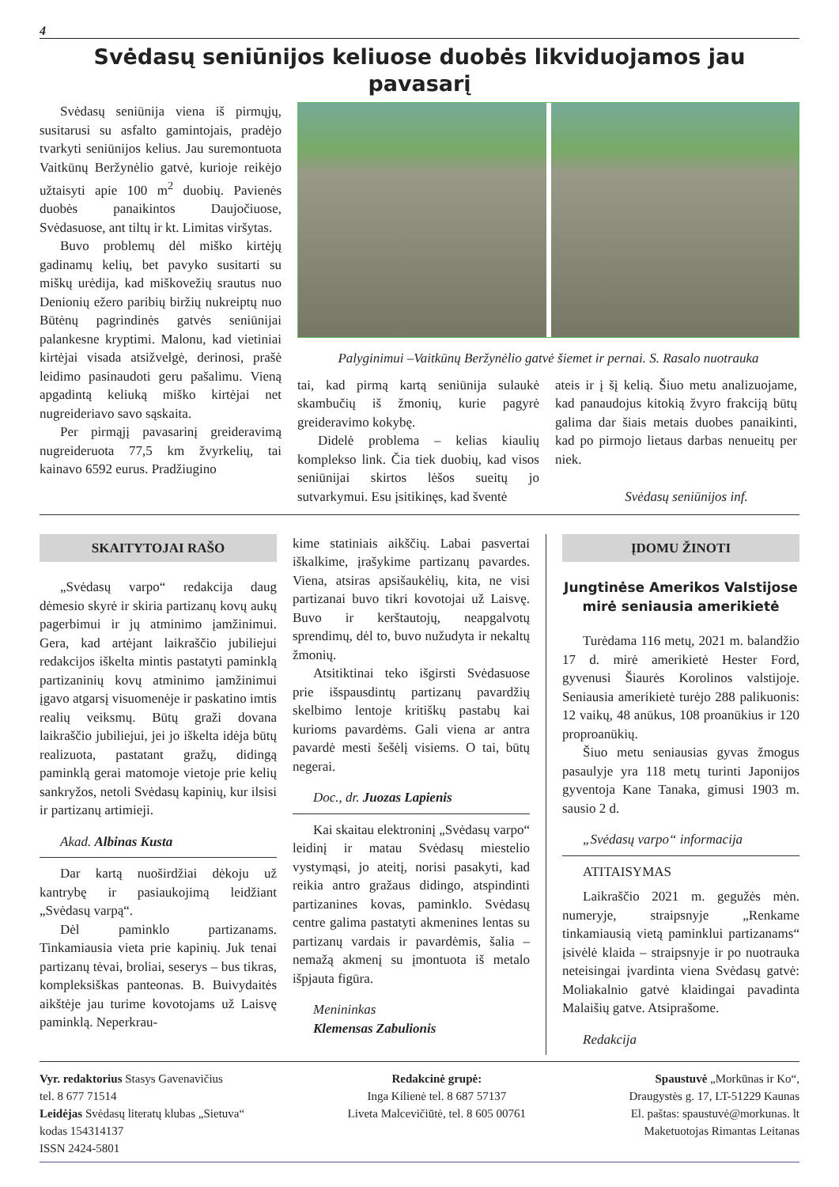4
Svėdasų seniūnijos keliuose duobės likviduojamos jau pavasarį
Svėdasų seniūnija viena iš pirmųjų, susitarusi su asfalto gamintojais, pradėjo tvarkyti seniūnijos kelius. Jau suremontuota Vaitkūnų Beržynėlio gatvė, kurioje reikėjo užtaisyti apie 100 m<sup>2</sup> duobių. Pavienės duobės panaikintos Daujočiuose, Svėdasuose, ant tiltų ir kt. Limitas viršytas.
Buvo problemų dėl miško kirtėjų gadinamų kelių, bet pavyko susitarti su miškų urėdija, kad miškovežių srautus nuo Denionių ežero paribių biržių nukreiptų nuo Būtėnų pagrindinės gatvės seniūnijai palankesne kryptimi. Malonu, kad vietiniai kirtėjai visada atsižvelgė, derinosi, prašė leidimo pasinaudoti geru pašalimu. Vieną apgadintą keliuką miško kirtėjai net nugreideriavo savo sąskaita.
Per pirmąjį pavasarinį greideravimą nugreideruota 77,5 km žvyrkelių, tai kainavo 6592 eurus. Pradžiugino
Palyginimui –Vaitkūnų Beržynėlio gatvė šiemet ir pernai. S. Rasalo nuotrauka
tai, kad pirmą kartą seniūnija sulaukė skambučių iš žmonių, kurie pagyrė greideravimo kokybę.
Didelė problema – kelias kiaulių komplekso link. Čia tiek duobių, kad visos seniūnijai skirtos lėšos sueitų jo sutvarkymui. Esu įsitikinęs, kad šventė
ateis ir į šį kelią. Šiuo metu analizuojame, kad panaudojus kitokią žvyro frakciją būtų galima dar šiais metais duobes panaikinti, kad po pirmojo lietaus darbas nenueitų per niek.
Svėdasų seniūnijos inf.
SKAITYTOJAI RAŠO
„Svėdasų varpo“ redakcija daug dėmesio skyrė ir skiria partizanų kovų aukų pagerbimui ir jų atminimo įamžinimui. Gera, kad artėjant laikraščio jubiliejui redakcijos iškelta mintis pastatyti paminklą partizaninių kovų atminimo įamžinimui įgavo atgarsį visuomenėje ir paskatino imtis realių veiksmų. Būtų graži dovana laikraščio jubiliejui, jei jo iškelta idėja būtų realizuota, pastatant gražų, didingą paminklą gerai matomoje vietoje prie kelių sankryžos, netoli Svėdasų kapinių, kur ilsisi ir partizanų artimieji.
Akad. Albinas Kusta
Dar kartą nuoširdžiai dėkoju už kantrybę ir pasiaukojimą leidžiant „Svėdasų varpą“.
Dėl paminklo partizanams. Tinkamiausia vieta prie kapinių. Juk tenai partizanų tėvai, broliai, seserys – bus tikras, kompleksiškas panteonas. B. Buivydaitės aikštėje jau turime kovotojams už Laisvę paminklą. Neperkrau-
kime statiniais aikščių. Labai pasvertai iškalkime, įrašykime partizanų pavardes. Viena, atsiras apsišaukėlių, kita, ne visi partizanai buvo tikri kovotojai už Laisvę. Buvo ir kerštautojų, neapgalvotų sprendimų, dėl to, buvo nužudyta ir nekaltų žmonių.
Atsitiktinai teko išgirsti Svėdasuose prie išspausdintų partizanų pavardžių skelbimo lentoje kritiškų pastabų kai kurioms pavardėms. Gali viena ar antra pavardė mesti šešėlį visiems. O tai, būtų negerai.
Doc., dr. Juozas Lapienis
Kai skaitau elektroninį „Svėdasų varpo“ leidinį ir matau Svėdasų miestelio vystymąsi, jo ateitį, norisi pasakyti, kad reikia antro gražaus didingo, atspindinti partizanines kovas, paminklo. Svėdasų centre galima pastatyti akmenines lentas su partizanų vardais ir pavardėmis, šalia – nemažą akmenį su įmontuota iš metalo išpjauta figūra.
Menininkas
Klemensas Zabulionis
ĮDOMU ŽINOTI
Jungtinėse Amerikos Valstijose mirė seniausia amerikietė
Turėdama 116 metų, 2021 m. balandžio 17 d. mirė amerikietė Hester Ford, gyvenusi Šiaurės Korolinos valstijoje. Seniausia amerikietė turėjo 288 palikuonis: 12 vaikų, 48 anūkus, 108 proanūkius ir 120 proproanūkių.
Šiuo metu seniausias gyvas žmogus pasaulyje yra 118 metų turinti Japonijos gyventoja Kane Tanaka, gimusi 1903 m. sausio 2 d.
„Svėdasų varpo“ informacija
ATITAISYMAS
Laikraščio 2021 m. gegužės mėn. numeryje, straipsnyje „Renkame tinkamiausią vietą paminklui partizanams“ įsivėlė klaida – straipsnyje ir po nuotrauka neteisingai įvardinta viena Svėdasų gatvė: Moliakalnio gatvė klaidingai pavadinta Malaišių gatve. Atsiprašome.
Redakcija
Vyr. redaktorius Stasys Gavenavičius
tel. 8 677 71514
Leidėjas Svėdasų literatų klubas „Sietuva“
kodas 154314137
ISSN 2424-5801
Redakcinė grupė:
Inga Kilienė tel. 8 687 57137
Liveta Malcevičiūtė, tel. 8 605 00761
Spaustuvė „Morkūnas ir Ko“,
Draugystės g. 17, LT-51229 Kaunas
El. paštas: spaustuvė@morkunas. lt
Maketuotojas Rimantas Leitanas